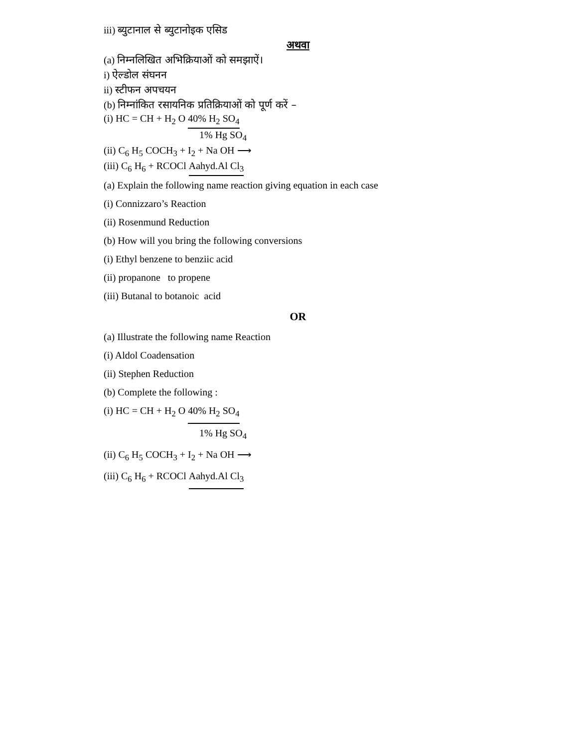iii) ब्युटानाल से ब्युटानोइक एसिड
अथवा
(a) निम्नलिखित अभिक्रियाओं को समझाऐं।
i) ऐल्डोल संघनन
ii) स्टीफन अपचयन
(b) निम्नांकित रसायनिक प्रतिक्रियाओं को पूर्ण करें –
(i) HC = CH + H<sub>2</sub> O 40% H<sub>2</sub> SO<sub>4</sub>
1% Hg SO<sub>4</sub>
(ii) C<sub>6</sub> H<sub>5</sub> COCH<sub>3</sub> + I<sub>2</sub> + Na OH ⟶
(iii) C<sub>6</sub> H<sub>6</sub> + RCOCl Aahyd.Al Cl<sub>3</sub>
(a) Explain the following name reaction giving equation in each case
(i) Connizzaro’s Reaction
(ii) Rosenmund Reduction
(b) How will you bring the following conversions
(i) Ethyl benzene to benziic acid
(ii) propanone to propene
(iii) Butanal to botanoic acid
OR
(a) Illustrate the following name Reaction
(i) Aldol Coadensation
(ii) Stephen Reduction
(b) Complete the following :
(i) HC = CH + H<sub>2</sub> O 40% H<sub>2</sub> SO<sub>4</sub>
1% Hg SO<sub>4</sub>
(ii) C<sub>6</sub> H<sub>5</sub> COCH<sub>3</sub> + I<sub>2</sub> + Na OH ⟶
(iii) C<sub>6</sub> H<sub>6</sub> + RCOCl Aahyd.Al Cl<sub>3</sub>